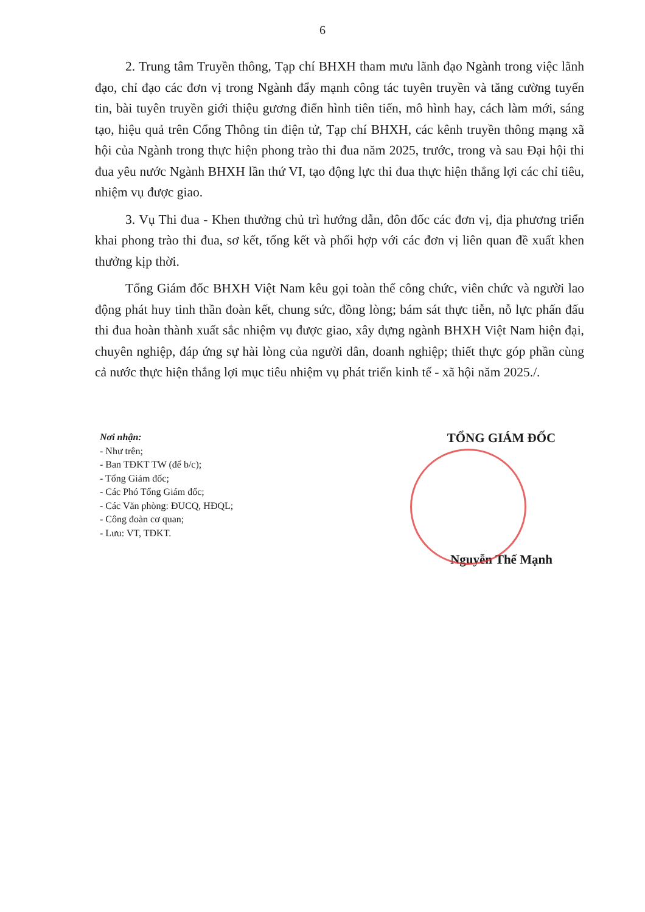6
2. Trung tâm Truyền thông, Tạp chí BHXH tham mưu lãnh đạo Ngành trong việc lãnh đạo, chỉ đạo các đơn vị trong Ngành đẩy mạnh công tác tuyên truyền và tăng cường tuyến tin, bài tuyên truyền giới thiệu gương điển hình tiên tiến, mô hình hay, cách làm mới, sáng tạo, hiệu quả trên Cổng Thông tin điện tử, Tạp chí BHXH, các kênh truyền thông mạng xã hội của Ngành trong thực hiện phong trào thi đua năm 2025, trước, trong và sau Đại hội thi đua yêu nước Ngành BHXH lần thứ VI, tạo động lực thi đua thực hiện thắng lợi các chỉ tiêu, nhiệm vụ được giao.
3. Vụ Thi đua - Khen thưởng chủ trì hướng dẫn, đôn đốc các đơn vị, địa phương triển khai phong trào thi đua, sơ kết, tổng kết và phối hợp với các đơn vị liên quan đề xuất khen thưởng kịp thời.
Tổng Giám đốc BHXH Việt Nam kêu gọi toàn thể công chức, viên chức và người lao động phát huy tinh thần đoàn kết, chung sức, đồng lòng; bám sát thực tiễn, nỗ lực phấn đấu thi đua hoàn thành xuất sắc nhiệm vụ được giao, xây dựng ngành BHXH Việt Nam hiện đại, chuyên nghiệp, đáp ứng sự hài lòng của người dân, doanh nghiệp; thiết thực góp phần cùng cả nước thực hiện thắng lợi mục tiêu nhiệm vụ phát triển kinh tế - xã hội năm 2025./.
Nơi nhận:
- Như trên;
- Ban TĐKT TW (để b/c);
- Tổng Giám đốc;
- Các Phó Tổng Giám đốc;
- Các Văn phòng: ĐUCQ, HĐQL;
- Công đoàn cơ quan;
- Lưu: VT, TĐKT.
TỔNG GIÁM ĐỐC
Nguyễn Thế Mạnh